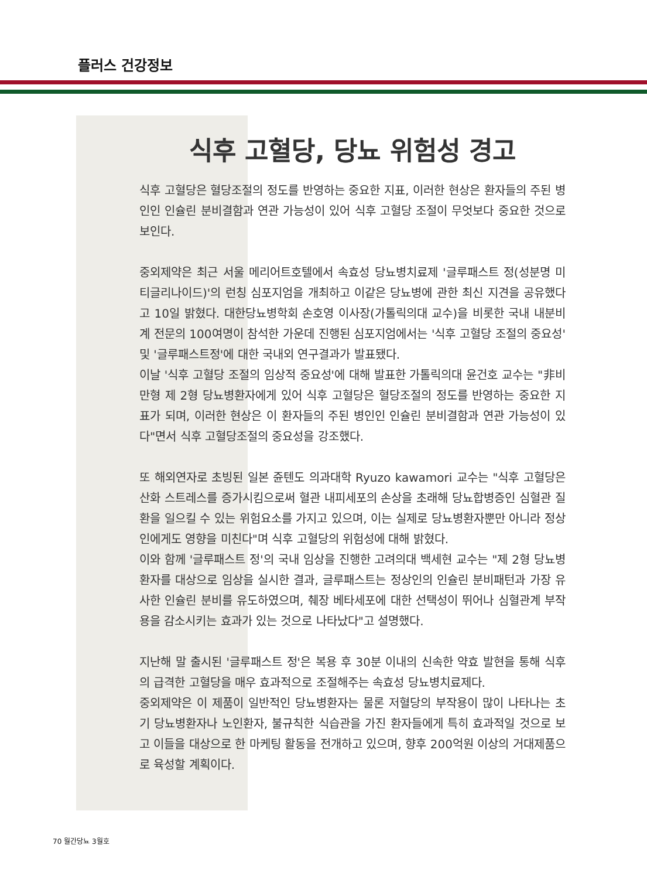플러스 건강정보
식후 고혈당, 당뇨 위험성 경고
식후 고혈당은 혈당조절의 정도를 반영하는 중요한 지표, 이러한 현상은 환자들의 주된 병인인 인슐린 분비결함과 연관 가능성이 있어 식후 고혈당 조절이 무엇보다 중요한 것으로 보인다.
중외제약은 최근 서울 메리어트호텔에서 속효성 당뇨병치료제 '글루패스트 정(성분명 미티글리나이드)'의 런칭 심포지엄을 개최하고 이같은 당뇨병에 관한 최신 지견을 공유했다고 10일 밝혔다. 대한당뇨병학회 손호영 이사장(가톨릭의대 교수)을 비롯한 국내 내분비계 전문의 100여명이 참석한 가운데 진행된 심포지엄에서는 '식후 고혈당 조절의 중요성' 및 '글루패스트정'에 대한 국내외 연구결과가 발표됐다.
이날 '식후 고혈당 조절의 임상적 중요성'에 대해 발표한 가톨릭의대 윤건호 교수는 "非비만형 제 2형 당뇨병환자에게 있어 식후 고혈당은 혈당조절의 정도를 반영하는 중요한 지표가 되며, 이러한 현상은 이 환자들의 주된 병인인 인슐린 분비결함과 연관 가능성이 있다"면서 식후 고혈당조절의 중요성을 강조했다.
또 해외연자로 초빙된 일본 쥰텐도 의과대학 Ryuzo kawamori 교수는 "식후 고혈당은 산화 스트레스를 증가시킴으로써 혈관 내피세포의 손상을 초래해 당뇨합병증인 심혈관 질환을 일으킬 수 있는 위험요소를 가지고 있으며, 이는 실제로 당뇨병환자뿐만 아니라 정상인에게도 영향을 미친다"며 식후 고혈당의 위험성에 대해 밝혔다.
이와 함께 '글루패스트 정'의 국내 임상을 진행한 고려의대 백세현 교수는 "제 2형 당뇨병환자를 대상으로 임상을 실시한 결과, 글루패스트는 정상인의 인슐린 분비패턴과 가장 유사한 인슐린 분비를 유도하였으며, 췌장 베타세포에 대한 선택성이 뛰어나 심혈관계 부작용을 감소시키는 효과가 있는 것으로 나타났다"고 설명했다.
지난해 말 출시된 '글루패스트 정'은 복용 후 30분 이내의 신속한 약효 발현을 통해 식후의 급격한 고혈당을 매우 효과적으로 조절해주는 속효성 당뇨병치료제다.
중외제약은 이 제품이 일반적인 당뇨병환자는 물론 저혈당의 부작용이 많이 나타나는 초기 당뇨병환자나 노인환자, 불규칙한 식습관을 가진 환자들에게 특히 효과적일 것으로 보고 이들을 대상으로 한 마케팅 활동을 전개하고 있으며, 향후 200억원 이상의 거대제품으로 육성할 계획이다.
70 월간당뇨 3월호